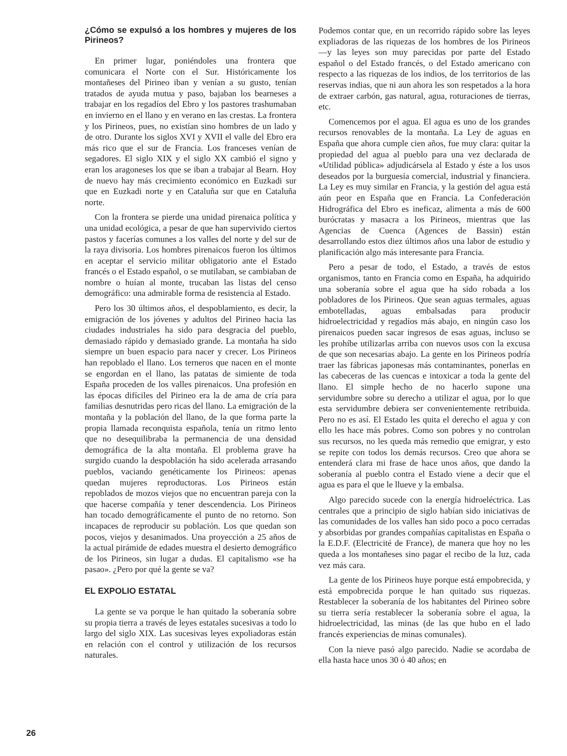¿Cómo se expulsó a los hombres y mujeres de los Pirineos?
En primer lugar, poniéndoles una frontera que comunicara el Norte con el Sur. Históricamente los montañeses del Pirineo iban y venían a su gusto, tenían tratados de ayuda mutua y paso, bajaban los bearneses a trabajar en los regadíos del Ebro y los pastores trashumaban en invierno en el llano y en verano en las crestas. La frontera y los Pirineos, pues, no existían sino hombres de un lado y de otro. Durante los siglos XVI y XVII el valle del Ebro era más rico que el sur de Francia. Los franceses venían de segadores. El siglo XIX y el siglo XX cambió el signo y eran los aragoneses los que se iban a trabajar al Bearn. Hoy de nuevo hay más crecimiento económico en Euzkadi sur que en Euzkadi norte y en Cataluña sur que en Cataluña norte.
Con la frontera se pierde una unidad pirenaica política y una unidad ecológica, a pesar de que han supervivido ciertos pastos y facerías comunes a los valles del norte y del sur de la raya divisoria. Los hombres pirenaicos fueron los últimos en aceptar el servicio militar obligatorio ante el Estado francés o el Estado español, o se mutilaban, se cambiaban de nombre o huían al monte, trucaban las listas del censo demográfico: una admirable forma de resistencia al Estado.
Pero los 30 últimos años, el despoblamiento, es decir, la emigración de los jóvenes y adultos del Pirineo hacia las ciudades industriales ha sido para desgracia del pueblo, demasiado rápido y demasiado grande. La montaña ha sido siempre un buen espacio para nacer y crecer. Los Pirineos han repoblado el llano. Los terneros que nacen en el monte se engordan en el llano, las patatas de simiente de toda España proceden de los valles pirenaicos. Una profesión en las épocas difíciles del Pirineo era la de ama de cría para familias desnutridas pero ricas del llano. La emigración de la montaña y la población del llano, de la que forma parte la propia llamada reconquista española, tenía un ritmo lento que no desequilibraba la permanencia de una densidad demográfica de la alta montaña. El problema grave ha surgido cuando la despoblación ha sido acelerada arrasando pueblos, vaciando genéticamente los Pirineos: apenas quedan mujeres reproductoras. Los Pirineos están repoblados de mozos viejos que no encuentran pareja con la que hacerse compañía y tener descendencia. Los Pirineos han tocado demográficamente el punto de no retorno. Son incapaces de reproducir su población. Los que quedan son pocos, viejos y desanimados. Una proyección a 25 años de la actual pirámide de edades muestra el desierto demográfico de los Pirineos, sin lugar a dudas. El capitalismo «se ha pasao». ¿Pero por qué la gente se va?
EL EXPOLIO ESTATAL
La gente se va porque le han quitado la soberanía sobre su propia tierra a través de leyes estatales sucesivas a todo lo largo del siglo XIX. Las sucesivas leyes expoliadoras están en relación con el control y utilización de los recursos naturales.
Podemos contar que, en un recorrido rápido sobre las leyes expliadoras de las riquezas de los hombres de los Pirineos —y las leyes son muy parecidas por parte del Estado español o del Estado francés, o del Estado americano con respecto a las riquezas de los indios, de los territorios de las reservas indias, que ni aun ahora les son respetados a la hora de extraer carbón, gas natural, agua, roturaciones de tierras, etc.
Comencemos por el agua. El agua es uno de los grandes recursos renovables de la montaña. La Ley de aguas en España que ahora cumple cien años, fue muy clara: quitar la propiedad del agua al pueblo para una vez declarada de «Utilidad pública» adjudicársela al Estado y éste a los usos deseados por la burguesía comercial, industrial y financiera. La Ley es muy similar en Francia, y la gestión del agua está aún peor en España que en Francia. La Confederación Hidrográfica del Ebro es ineficaz, alimenta a más de 600 burócratas y masacra a los Pirineos, mientras que las Agencias de Cuenca (Agences de Bassin) están desarrollando estos diez últimos años una labor de estudio y planificación algo más interesante para Francia.
Pero a pesar de todo, el Estado, a través de estos organismos, tanto en Francia como en España, ha adquirido una soberanía sobre el agua que ha sido robada a los pobladores de los Pirineos. Que sean aguas termales, aguas embotelladas, aguas embalsadas para producir hidroelectricidad y regadíos más abajo, en ningún caso los pirenaicos pueden sacar ingresos de esas aguas, incluso se les prohíbe utilizarlas arriba con nuevos usos con la excusa de que son necesarias abajo. La gente en los Pirineos podría traer las fábricas japonesas más contaminantes, ponerlas en las cabeceras de las cuencas e intoxicar a toda la gente del llano. El simple hecho de no hacerlo supone una servidumbre sobre su derecho a utilizar el agua, por lo que esta servidumbre debiera ser convenientemente retribuida. Pero no es así. El Estado les quita el derecho el agua y con ello les hace más pobres. Como son pobres y no controlan sus recursos, no les queda más remedio que emigrar, y esto se repite con todos los demás recursos. Creo que ahora se entenderá clara mi frase de hace unos años, que dando la soberanía al pueblo contra el Estado viene a decir que el agua es para el que le llueve y la embalsa.
Algo parecido sucede con la energía hidroeléctrica. Las centrales que a principio de siglo habían sido iniciativas de las comunidades de los valles han sido poco a poco cerradas y absorbidas por grandes compañías capitalistas en España o la E.D.F. (Electricité de France), de manera que hoy no les queda a los montañeses sino pagar el recibo de la luz, cada vez más cara.
La gente de los Pirineos huye porque está empobrecida, y está empobrecida porque le han quitado sus riquezas. Restablecer la soberanía de los habitantes del Pirineo sobre su tierra sería restablecer la soberanía sobre el agua, la hidroelectricidad, las minas (de las que hubo en el lado francés experiencias de minas comunales).
Con la nieve pasó algo parecido. Nadie se acordaba de ella hasta hace unos 30 ó 40 años; en
26